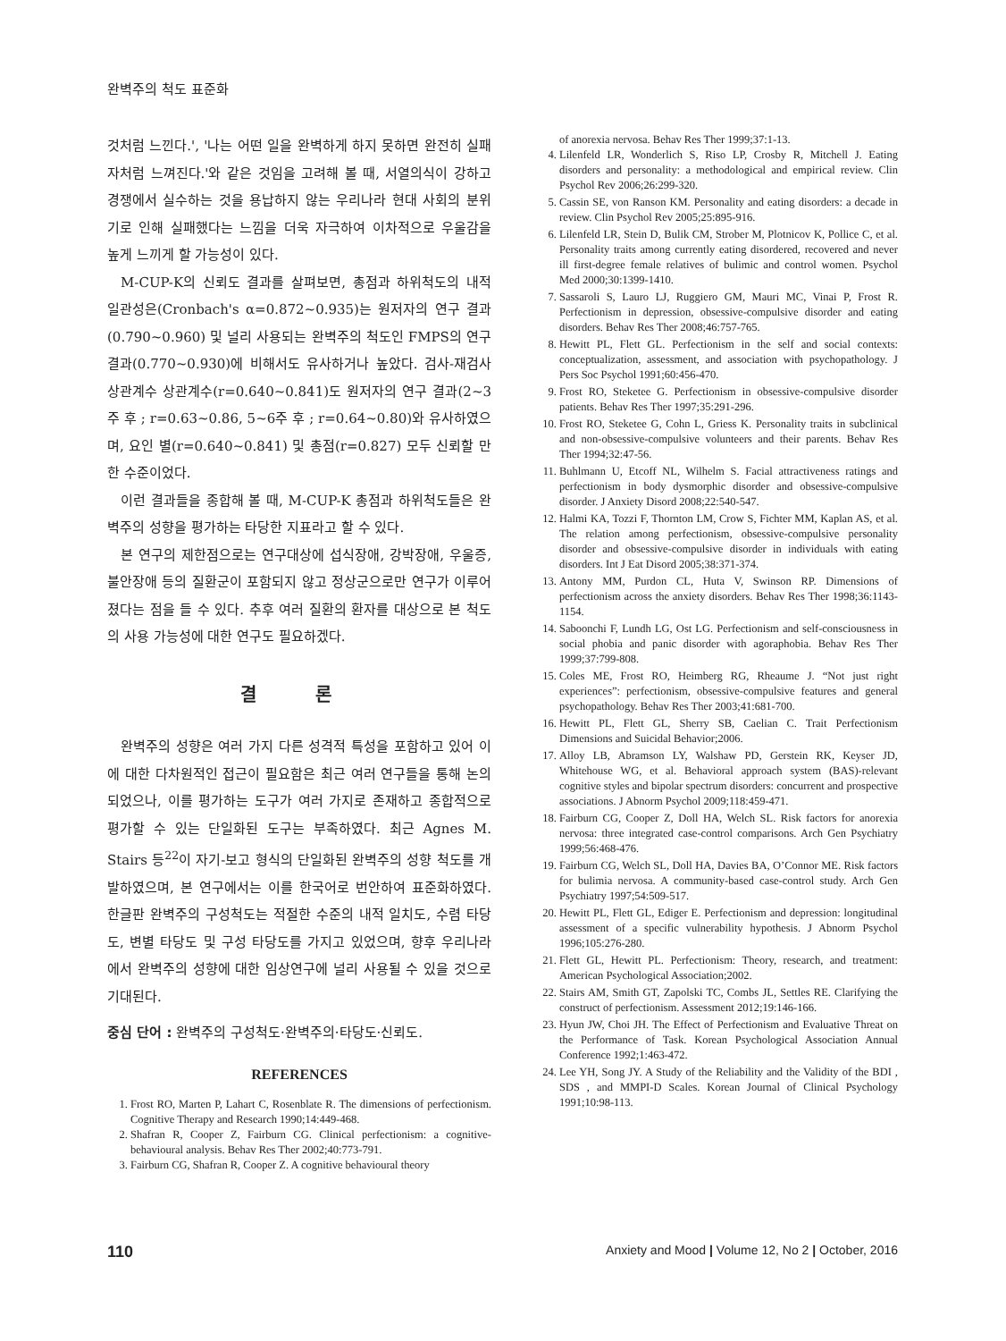완벽주의 척도 표준화
것처럼 느낀다.', '나는 어떤 일을 완벽하게 하지 못하면 완전히 실패자처럼 느껴진다.'와 같은 것임을 고려해 볼 때, 서열의식이 강하고 경쟁에서 실수하는 것을 용납하지 않는 우리나라 현대 사회의 분위기로 인해 실패했다는 느낌을 더욱 자극하여 이차적으로 우울감을 높게 느끼게 할 가능성이 있다.
M-CUP-K의 신뢰도 결과를 살펴보면, 총점과 하위척도의 내적 일관성은(Cronbach's α=0.872~0.935)는 원저자의 연구 결과(0.790~0.960) 및 널리 사용되는 완벽주의 척도인 FMPS의 연구 결과(0.770~0.930)에 비해서도 유사하거나 높았다. 검사-재검사 상관계수 상관계수(r=0.640~0.841)도 원저자의 연구 결과(2~3주 후 ; r=0.63~0.86, 5~6주 후 ; r=0.64~0.80)와 유사하였으며, 요인 별(r=0.640~0.841) 및 총점(r=0.827) 모두 신뢰할 만한 수준이었다.
이런 결과들을 종합해 볼 때, M-CUP-K 총점과 하위척도들은 완벽주의 성향을 평가하는 타당한 지표라고 할 수 있다.
본 연구의 제한점으로는 연구대상에 섭식장애, 강박장애, 우울증, 불안장애 등의 질환군이 포함되지 않고 정상군으로만 연구가 이루어졌다는 점을 들 수 있다. 추후 여러 질환의 환자를 대상으로 본 척도의 사용 가능성에 대한 연구도 필요하겠다.
결 론
완벽주의 성향은 여러 가지 다른 성격적 특성을 포함하고 있어 이에 대한 다차원적인 접근이 필요함은 최근 여러 연구들을 통해 논의되었으나, 이를 평가하는 도구가 여러 가지로 존재하고 종합적으로 평가할 수 있는 단일화된 도구는 부족하였다. 최근 Agnes M. Stairs 등<sup>22</sup>이 자기-보고 형식의 단일화된 완벽주의 성향 척도를 개발하였으며, 본 연구에서는 이를 한국어로 번안하여 표준화하였다. 한글판 완벽주의 구성척도는 적절한 수준의 내적 일치도, 수렴 타당도, 변별 타당도 및 구성 타당도를 가지고 있었으며, 향후 우리나라에서 완벽주의 성향에 대한 임상연구에 널리 사용될 수 있을 것으로 기대된다.
중심 단어 : 완벽주의 구성척도·완벽주의·타당도·신뢰도.
REFERENCES
1. Frost RO, Marten P, Lahart C, Rosenblate R. The dimensions of perfectionism. Cognitive Therapy and Research 1990;14:449-468.
2. Shafran R, Cooper Z, Fairburn CG. Clinical perfectionism: a cognitive-behavioural analysis. Behav Res Ther 2002;40:773-791.
3. Fairburn CG, Shafran R, Cooper Z. A cognitive behavioural theory
of anorexia nervosa. Behav Res Ther 1999;37:1-13.
4. Lilenfeld LR, Wonderlich S, Riso LP, Crosby R, Mitchell J. Eating disorders and personality: a methodological and empirical review. Clin Psychol Rev 2006;26:299-320.
5. Cassin SE, von Ranson KM. Personality and eating disorders: a decade in review. Clin Psychol Rev 2005;25:895-916.
6. Lilenfeld LR, Stein D, Bulik CM, Strober M, Plotnicov K, Pollice C, et al. Personality traits among currently eating disordered, recovered and never ill first-degree female relatives of bulimic and control women. Psychol Med 2000;30:1399-1410.
7. Sassaroli S, Lauro LJ, Ruggiero GM, Mauri MC, Vinai P, Frost R. Perfectionism in depression, obsessive-compulsive disorder and eating disorders. Behav Res Ther 2008;46:757-765.
8. Hewitt PL, Flett GL. Perfectionism in the self and social contexts: conceptualization, assessment, and association with psychopathology. J Pers Soc Psychol 1991;60:456-470.
9. Frost RO, Steketee G. Perfectionism in obsessive-compulsive disorder patients. Behav Res Ther 1997;35:291-296.
10. Frost RO, Steketee G, Cohn L, Griess K. Personality traits in subclinical and non-obsessive-compulsive volunteers and their parents. Behav Res Ther 1994;32:47-56.
11. Buhlmann U, Etcoff NL, Wilhelm S. Facial attractiveness ratings and perfectionism in body dysmorphic disorder and obsessive-compulsive disorder. J Anxiety Disord 2008;22:540-547.
12. Halmi KA, Tozzi F, Thornton LM, Crow S, Fichter MM, Kaplan AS, et al. The relation among perfectionism, obsessive-compulsive personality disorder and obsessive-compulsive disorder in individuals with eating disorders. Int J Eat Disord 2005;38:371-374.
13. Antony MM, Purdon CL, Huta V, Swinson RP. Dimensions of perfectionism across the anxiety disorders. Behav Res Ther 1998;36:1143-1154.
14. Saboonchi F, Lundh LG, Ost LG. Perfectionism and self-consciousness in social phobia and panic disorder with agoraphobia. Behav Res Ther 1999;37:799-808.
15. Coles ME, Frost RO, Heimberg RG, Rheaume J. “Not just right experiences”: perfectionism, obsessive-compulsive features and general psychopathology. Behav Res Ther 2003;41:681-700.
16. Hewitt PL, Flett GL, Sherry SB, Caelian C. Trait Perfectionism Dimensions and Suicidal Behavior;2006.
17. Alloy LB, Abramson LY, Walshaw PD, Gerstein RK, Keyser JD, Whitehouse WG, et al. Behavioral approach system (BAS)-relevant cognitive styles and bipolar spectrum disorders: concurrent and prospective associations. J Abnorm Psychol 2009;118:459-471.
18. Fairburn CG, Cooper Z, Doll HA, Welch SL. Risk factors for anorexia nervosa: three integrated case-control comparisons. Arch Gen Psychiatry 1999;56:468-476.
19. Fairburn CG, Welch SL, Doll HA, Davies BA, O’Connor ME. Risk factors for bulimia nervosa. A community-based case-control study. Arch Gen Psychiatry 1997;54:509-517.
20. Hewitt PL, Flett GL, Ediger E. Perfectionism and depression: longitudinal assessment of a specific vulnerability hypothesis. J Abnorm Psychol 1996;105:276-280.
21. Flett GL, Hewitt PL. Perfectionism: Theory, research, and treatment: American Psychological Association;2002.
22. Stairs AM, Smith GT, Zapolski TC, Combs JL, Settles RE. Clarifying the construct of perfectionism. Assessment 2012;19:146-166.
23. Hyun JW, Choi JH. The Effect of Perfectionism and Evaluative Threat on the Performance of Task. Korean Psychological Association Annual Conference 1992;1:463-472.
24. Lee YH, Song JY. A Study of the Reliability and the Validity of the BDI , SDS , and MMPI-D Scales. Korean Journal of Clinical Psychology 1991;10:98-113.
110 Anxiety and Mood | Volume 12, No 2 | October, 2016